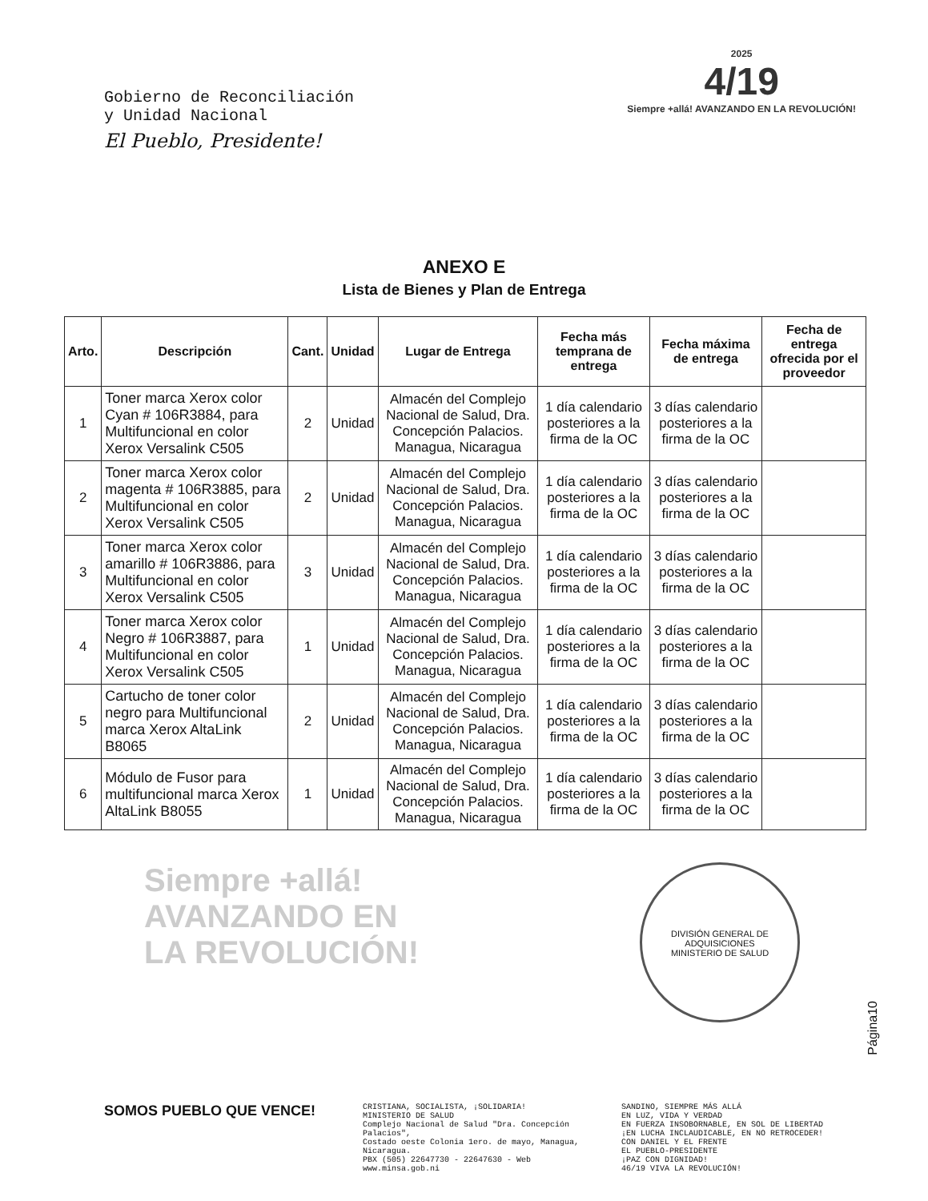Gobierno de Reconciliación
y Unidad Nacional
El Pueblo, Presidente!
2025
4/19
Siempre +allá! AVANZANDO EN LA REVOLUCIÓN!
ANEXO E
Lista de Bienes y Plan de Entrega
| Arto. | Descripción | Cant. | Unidad | Lugar de Entrega | Fecha más temprana de entrega | Fecha máxima de entrega | Fecha de entrega ofrecida por el proveedor |
| --- | --- | --- | --- | --- | --- | --- | --- |
| 1 | Toner marca Xerox color Cyan # 106R3884, para Multifuncional en color Xerox Versalink C505 | 2 | Unidad | Almacén del Complejo Nacional de Salud, Dra. Concepción Palacios. Managua, Nicaragua | 1 día calendario posteriores a la firma de la OC | 3 días calendario posteriores a la firma de la OC | |
| 2 | Toner marca Xerox color magenta # 106R3885, para Multifuncional en color Xerox Versalink C505 | 2 | Unidad | Almacén del Complejo Nacional de Salud, Dra. Concepción Palacios. Managua, Nicaragua | 1 día calendario posteriores a la firma de la OC | 3 días calendario posteriores a la firma de la OC | |
| 3 | Toner marca Xerox color amarillo # 106R3886, para Multifuncional en color Xerox Versalink C505 | 3 | Unidad | Almacén del Complejo Nacional de Salud, Dra. Concepción Palacios. Managua, Nicaragua | 1 día calendario posteriores a la firma de la OC | 3 días calendario posteriores a la firma de la OC | |
| 4 | Toner marca Xerox color Negro # 106R3887, para Multifuncional en color Xerox Versalink C505 | 1 | Unidad | Almacén del Complejo Nacional de Salud, Dra. Concepción Palacios. Managua, Nicaragua | 1 día calendario posteriores a la firma de la OC | 3 días calendario posteriores a la firma de la OC | |
| 5 | Cartucho de toner color negro para Multifuncional marca Xerox AltaLink B8065 | 2 | Unidad | Almacén del Complejo Nacional de Salud, Dra. Concepción Palacios. Managua, Nicaragua | 1 día calendario posteriores a la firma de la OC | 3 días calendario posteriores a la firma de la OC | |
| 6 | Módulo de Fusor para multifuncional marca Xerox AltaLink B8055 | 1 | Unidad | Almacén del Complejo Nacional de Salud, Dra. Concepción Palacios. Managua, Nicaragua | 1 día calendario posteriores a la firma de la OC | 3 días calendario posteriores a la firma de la OC | |
Siempre +allá!
AVANZANDO EN
LA REVOLUCIÓN!
DIVISIÓN GENERAL DE ADQUISICIONES
MINISTERIO DE SALUD
Página10
SOMOS PUEBLO QUE VENCE!
CRISTIANA, SOCIALISTA, ¡SOLIDARIA!
MINISTERIO DE SALUD
Complejo Nacional de Salud "Dra. Concepción Palacios",
Costado oeste Colonia 1ero. de mayo, Managua, Nicaragua.
PBX (505) 22647730 - 22647630 - Web www.minsa.gob.ni
SANDINO, SIEMPRE MÁS ALLÁ
EN LUZ, VIDA Y VERDAD
EN FUERZA INSOBORNABLE, EN SOL DE LIBERTAD
¡EN LUCHA INCLAUDICABLE, EN NO RETROCEDER!
CON DANIEL Y EL FRENTE
EL PUEBLO-PRESIDENTE
¡PAZ CON DIGNIDAD!
46/19 VIVA LA REVOLUCIÓN!